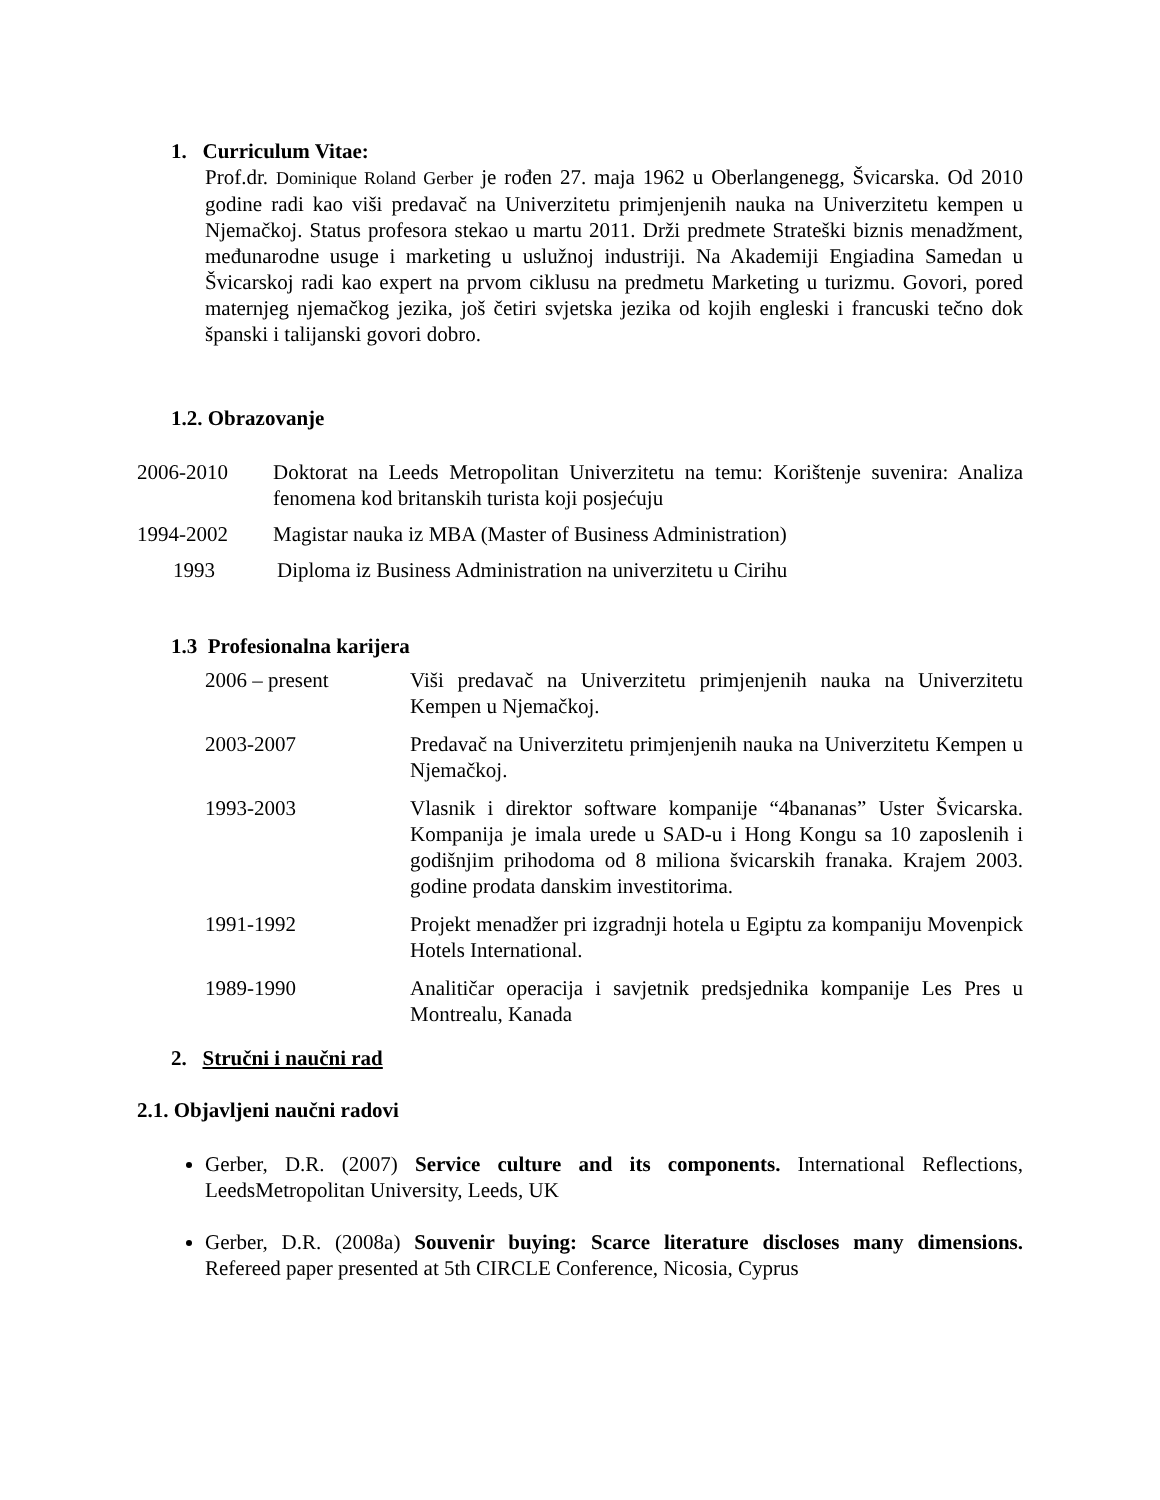1. Curriculum Vitae:
Prof.dr. Dominique Roland Gerber je rođen 27. maja 1962 u Oberlangenegg, Švicarska. Od 2010 godine radi kao viši predavač na Univerzitetu primjenjenih nauka na Univerzitetu kempen u Njemačkoj. Status profesora stekao u martu 2011. Drži predmete Strateški biznis menadžment, međunarodne usuge i marketing u uslužnoj industriji. Na Akademiji Engiadina Samedan u Švicarskoj radi kao expert na prvom ciklusu na predmetu Marketing u turizmu. Govori, pored maternjeg njemačkog jezika, još četiri svjetska jezika od kojih engleski i francuski tečno dok španski i talijanski govori dobro.
1.2. Obrazovanje
2006-2010 Doktorat na Leeds Metropolitan Univerzitetu na temu: Korištenje suvenira: Analiza fenomena kod britanskih turista koji posjećuju
1994-2002 Magistar nauka iz MBA (Master of Business Administration)
1993 Diploma iz Business Administration na univerzitetu u Cirihu
1.3 Profesionalna karijera
2006 – present Viši predavač na Univerzitetu primjenjenih nauka na Univerzitetu Kempen u Njemačkoj.
2003-2007 Predavač na Univerzitetu primjenjenih nauka na Univerzitetu Kempen u Njemačkoj.
1993-2003 Vlasnik i direktor software kompanije “4bananas” Uster Švicarska. Kompanija je imala urede u SAD-u i Hong Kongu sa 10 zaposlenih i godišnjim prihodoma od 8 miliona švicarskih franaka. Krajem 2003. godine prodata danskim investitorima.
1991-1992 Projekt menadžer pri izgradnji hotela u Egiptu za kompaniju Movenpick Hotels International.
1989-1990 Analitičar operacija i savjetnik predsjednika kompanije Les Pres u Montrealu, Kanada
2. Stručni i naučni rad
2.1. Objavljeni naučni radovi
Gerber, D.R. (2007) Service culture and its components. International Reflections, LeedsMetropolitan University, Leeds, UK
Gerber, D.R. (2008a) Souvenir buying: Scarce literature discloses many dimensions. Refereed paper presented at 5th CIRCLE Conference, Nicosia, Cyprus